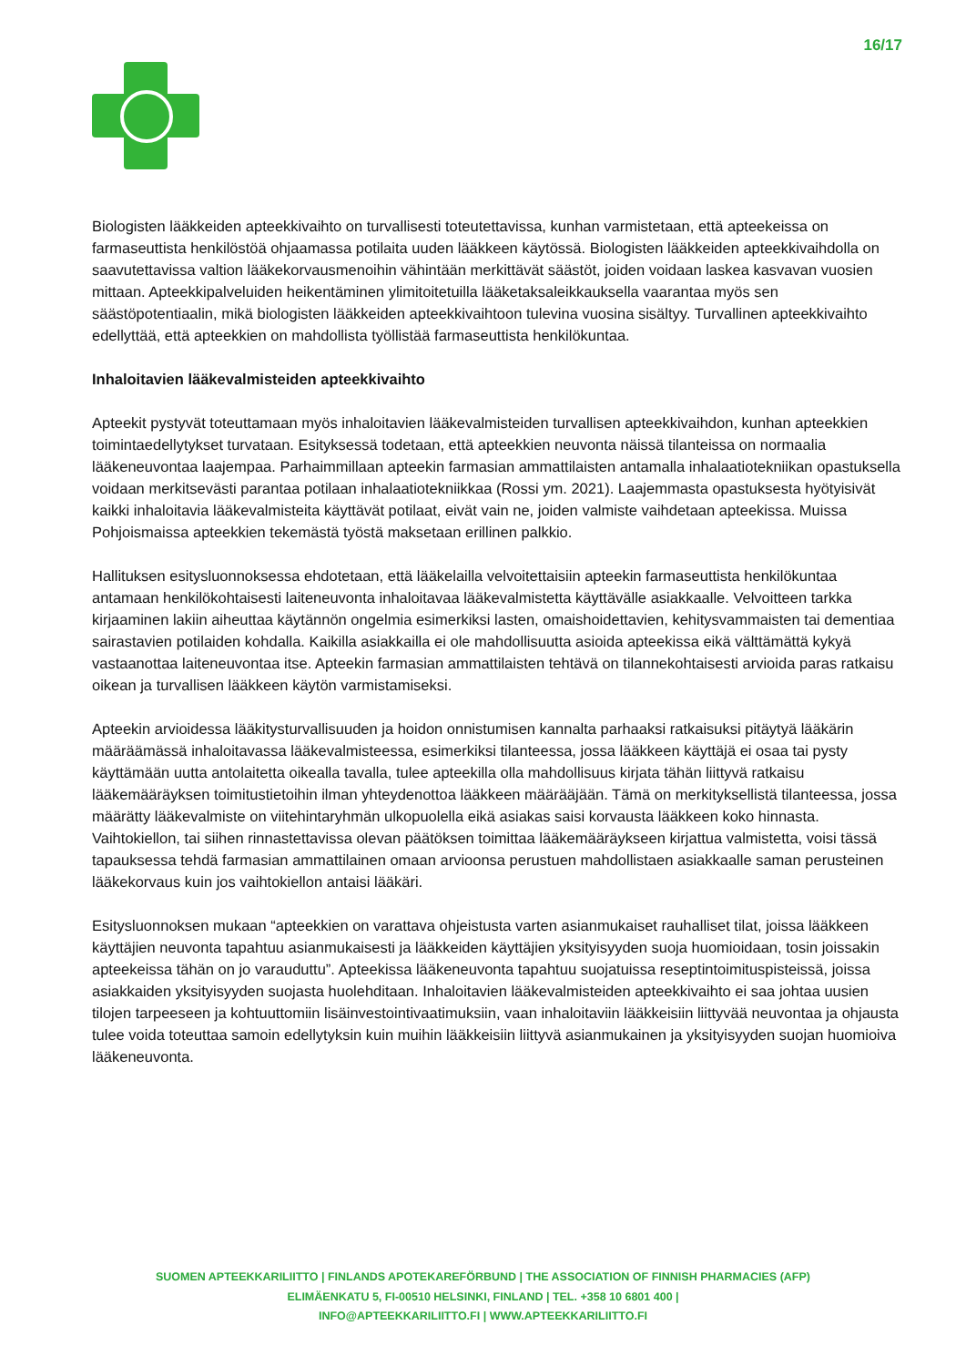16/17
Biologisten lääkkeiden apteekkivaihto on turvallisesti toteutettavissa, kunhan varmistetaan, että apteekeissa on farmaseuttista henkilöstöä ohjaamassa potilaita uuden lääkkeen käytössä. Biologisten lääkkeiden apteekkivaihdolla on saavutettavissa valtion lääkekorvausmenoihin vähintään merkittävät säästöt, joiden voidaan laskea kasvavan vuosien mittaan. Apteekkipalveluiden heikentäminen ylimitoitetuilla lääketaksaleikkauksella vaarantaa myös sen säästöpotentiaalin, mikä biologisten lääkkeiden apteekkivaihtoon tulevina vuosina sisältyy. Turvallinen apteekkivaihto edellyttää, että apteekkien on mahdollista työllistää farmaseuttista henkilökuntaa.
Inhaloitavien lääkevalmisteiden apteekkivaihto
Apteekit pystyvät toteuttamaan myös inhaloitavien lääkevalmisteiden turvallisen apteekkivaihdon, kunhan apteekkien toimintaedellytykset turvataan. Esityksessä todetaan, että apteekkien neuvonta näissä tilanteissa on normaalia lääkeneuvontaa laajempaa. Parhaimmillaan apteekin farmasian ammattilaisten antamalla inhalaatiotekniikan opastuksella voidaan merkitsevästi parantaa potilaan inhalaatiotekniikkaa (Rossi ym. 2021). Laajemmasta opastuksesta hyötyisivät kaikki inhaloitavia lääkevalmisteita käyttävät potilaat, eivät vain ne, joiden valmiste vaihdetaan apteekissa. Muissa Pohjoismaissa apteekkien tekemästä työstä maksetaan erillinen palkkio.
Hallituksen esitysluonnoksessa ehdotetaan, että lääkelailla velvoitettaisiin apteekin farmaseuttista henkilökuntaa antamaan henkilökohtaisesti laiteneuvonta inhaloitavaa lääkevalmistetta käyttävälle asiakkaalle. Velvoitteen tarkka kirjaaminen lakiin aiheuttaa käytännön ongelmia esimerkiksi lasten, omaishoidettavien, kehitysvammaisten tai dementiaa sairastavien potilaiden kohdalla. Kaikilla asiakkailla ei ole mahdollisuutta asioida apteekissa eikä välttämättä kykyä vastaanottaa laiteneuvontaa itse. Apteekin farmasian ammattilaisten tehtävä on tilannekohtaisesti arvioida paras ratkaisu oikean ja turvallisen lääkkeen käytön varmistamiseksi.
Apteekin arvioidessa lääkitysturvallisuuden ja hoidon onnistumisen kannalta parhaaksi ratkaisuksi pitäytyä lääkärin määräämässä inhaloitavassa lääkevalmisteessa, esimerkiksi tilanteessa, jossa lääkkeen käyttäjä ei osaa tai pysty käyttämään uutta antolaitetta oikealla tavalla, tulee apteekilla olla mahdollisuus kirjata tähän liittyvä ratkaisu lääkemääräyksen toimitustietoihin ilman yhteydenottoa lääkkeen määrääjään. Tämä on merkityksellistä tilanteessa, jossa määrätty lääkevalmiste on viitehintaryhmän ulkopuolella eikä asiakas saisi korvausta lääkkeen koko hinnasta. Vaihtokiellon, tai siihen rinnastettavissa olevan päätöksen toimittaa lääkemääräykseen kirjattua valmistetta, voisi tässä tapauksessa tehdä farmasian ammattilainen omaan arvioonsa perustuen mahdollistaen asiakkaalle saman perusteinen lääkekorvaus kuin jos vaihtokiellon antaisi lääkäri.
Esitysluonnoksen mukaan “apteekkien on varattava ohjeistusta varten asianmukaiset rauhalliset tilat, joissa lääkkeen käyttäjien neuvonta tapahtuu asianmukaisesti ja lääkkeiden käyttäjien yksityisyyden suoja huomioidaan, tosin joissakin apteekeissa tähän on jo varauduttu”. Apteekissa lääkeneuvonta tapahtuu suojatuissa reseptintoimituspisteissä, joissa asiakkaiden yksityisyyden suojasta huolehditaan. Inhaloitavien lääkevalmisteiden apteekkivaihto ei saa johtaa uusien tilojen tarpeeseen ja kohtuuttomiin lisäinvestointivaatimuksiin, vaan inhaloitaviin lääkkeisiin liittyvää neuvontaa ja ohjausta tulee voida toteuttaa samoin edellytyksin kuin muihin lääkkeisiin liittyvä asianmukainen ja yksityisyyden suojan huomioiva lääkeneuvonta.
SUOMEN APTEEKKARILIITTO | FINLANDS APOTEKAREFÖRBUND | THE ASSOCIATION OF FINNISH PHARMACIES (AFP)
ELIMÄENKATU 5, FI-00510 HELSINKI, FINLAND | TEL. +358 10 6801 400 |
INFO@APTEEKKARILIITTO.FI | WWW.APTEEKKARILIITTO.FI